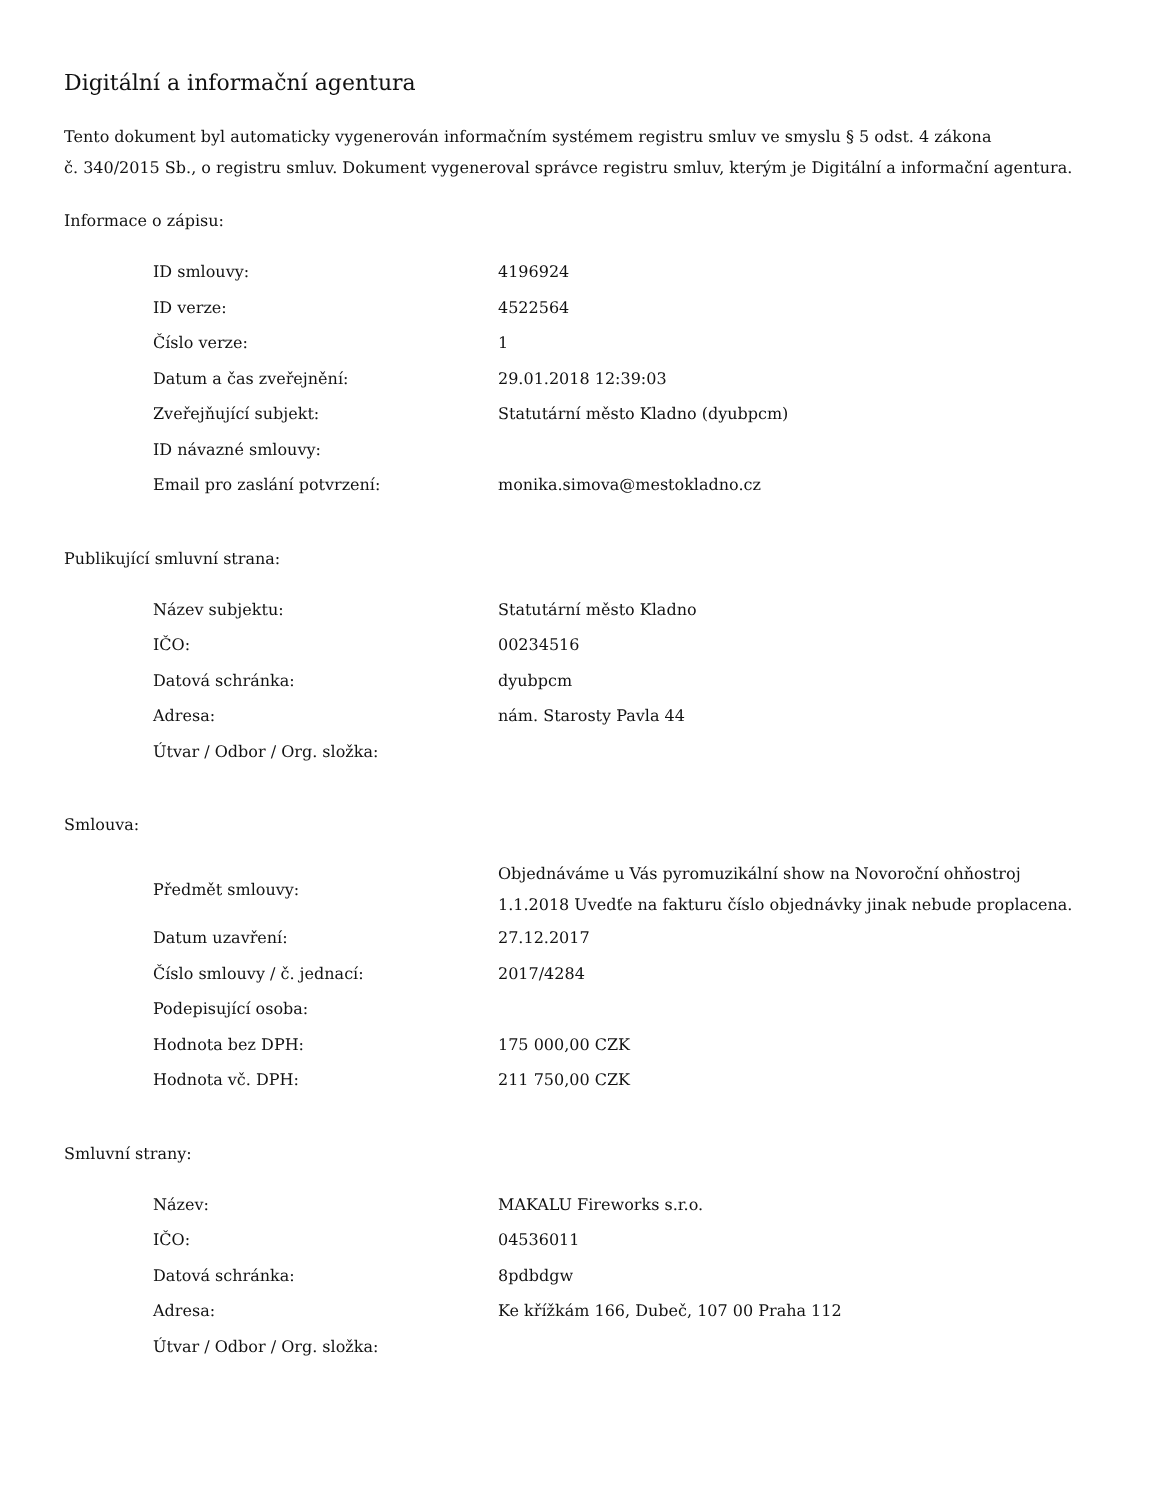Digitální a informační agentura
Tento dokument byl automaticky vygenerován informačním systémem registru smluv ve smyslu § 5 odst. 4 zákona
č. 340/2015 Sb., o registru smluv. Dokument vygeneroval správce registru smluv, kterým je Digitální a informační agentura.
Informace o zápisu:
| ID smlouvy: | 4196924 |
| ID verze: | 4522564 |
| Číslo verze: | 1 |
| Datum a čas zveřejnění: | 29.01.2018 12:39:03 |
| Zveřejňující subjekt: | Statutární město Kladno (dyubpcm) |
| ID návazné smlouvy: | |
| Email pro zaslání potvrzení: | monika.simova@mestokladno.cz |
Publikující smluvní strana:
| Název subjektu: | Statutární město Kladno |
| IČO: | 00234516 |
| Datová schránka: | dyubpcm |
| Adresa: | nám. Starosty Pavla 44 |
| Útvar / Odbor / Org. složka: | |
Smlouva:
| Předmět smlouvy: | Objednáváme u Vás pyromuzikální show na Novoroční ohňostroj 1.1.2018 Uvedťe na fakturu číslo objednávky jinak nebude proplacena. |
| Datum uzavření: | 27.12.2017 |
| Číslo smlouvy / č. jednací: | 2017/4284 |
| Podepisující osoba: | |
| Hodnota bez DPH: | 175 000,00 CZK |
| Hodnota vč. DPH: | 211 750,00 CZK |
Smluvní strany:
| Název: | MAKALU Fireworks s.r.o. |
| IČO: | 04536011 |
| Datová schránka: | 8pdbdgw |
| Adresa: | Ke křížkám 166, Dubeč, 107 00 Praha 112 |
| Útvar / Odbor / Org. složka: | |